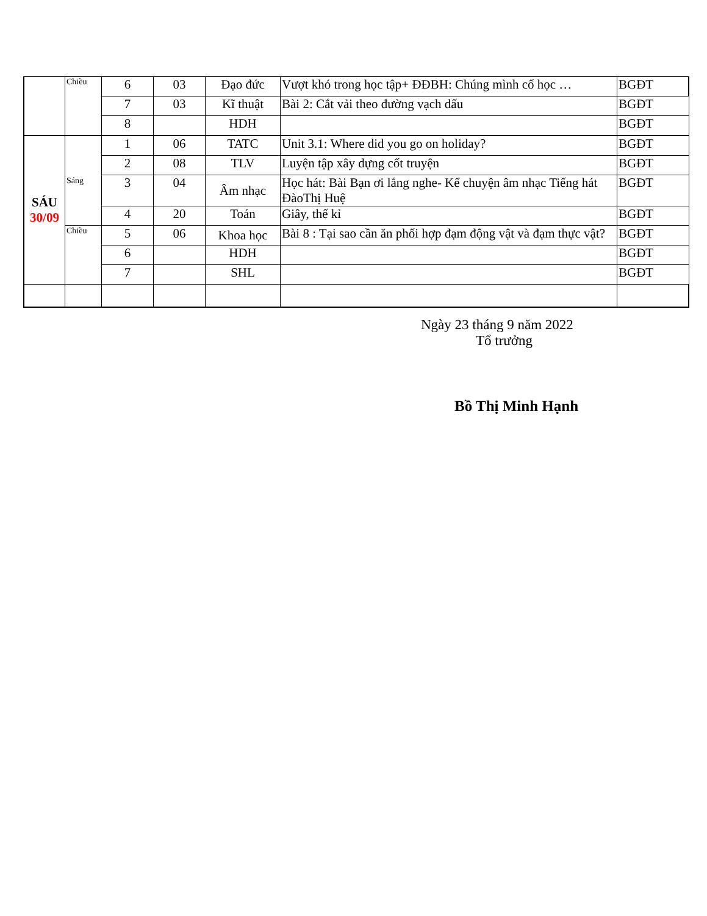| | Chiều | 6 | 03 | Đạo đức | Vượt khó trong học tập+ ĐĐBH: Chúng mình cố học … | BGĐT |
| | | 7 | 03 | Kĩ thuật | Bài 2: Cắt vải theo đường vạch dấu | BGĐT |
| | | 8 | | HDH | | BGĐT |
| SÁU 30/09 | Sáng | 1 | 06 | TATC | Unit 3.1: Where did you go on holiday? | BGĐT |
| | | 2 | 08 | TLV | Luyện tập xây dựng cốt truyện | BGĐT |
| | | 3 | 04 | Âm nhạc | Học hát: Bài Bạn ơi lắng nghe- Kể chuyện âm nhạc Tiếng hát ĐàoThị Huệ | BGĐT |
| | | 4 | 20 | Toán | Giây, thế kỉ | BGĐT |
| | Chiều | 5 | 06 | Khoa học | Bài 8 : Tại sao cần ăn phối hợp đạm động vật và đạm thực vật? | BGĐT |
| | | 6 | | HDH | | BGĐT |
| | | 7 | | SHL | | BGĐT |
Ngày 23 tháng 9 năm 2022
Tổ trưởng
Bồ Thị Minh Hạnh